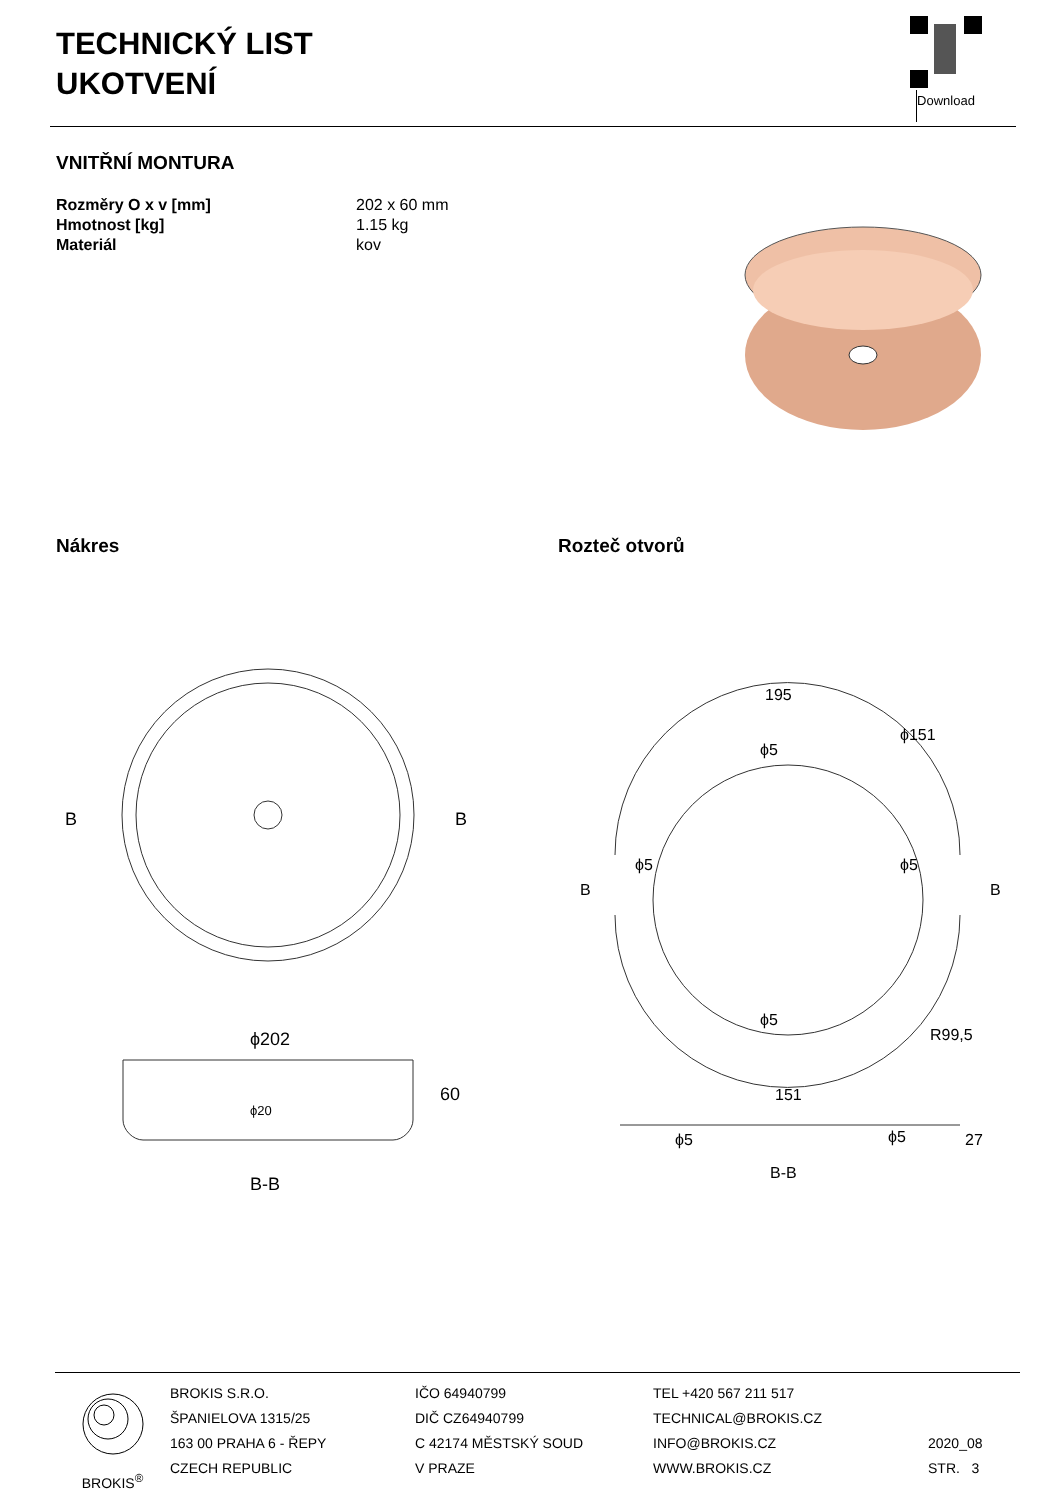TECHNICKÝ LIST
UKOTVENÍ
Download
VNITŘNÍ MONTURA
Rozměry O x v [mm] 202 x 60 mm Hmotnost [kg] 1.15 kg Materiál kov
Nákres Rozteč otvorů
B
B
ϕ202
60
ϕ20
B-B
195
ϕ151
ϕ5
ϕ5
ϕ5
ϕ5
R99,5
B
B
151
ϕ5
ϕ5
27
B-B
BROKIS<sup>®</sup>
BROKIS S.R.O.
ŠPANIELOVA 1315/25
163 00 PRAHA 6 - ŘEPY
CZECH REPUBLIC
IČO 64940799
DIČ CZ64940799
C 42174 MĚSTSKÝ SOUD
V PRAZE
TEL +420 567 211 517
TECHNICAL@BROKIS.CZ
INFO@BROKIS.CZ
WWW.BROKIS.CZ
2020_08
STR. 3